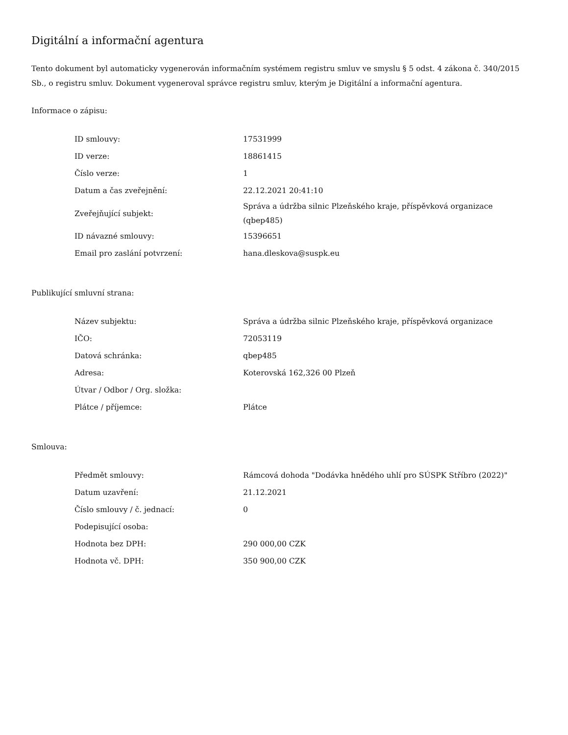Digitální a informační agentura
Tento dokument byl automaticky vygenerován informačním systémem registru smluv ve smyslu § 5 odst. 4 zákona č. 340/2015 Sb., o registru smluv. Dokument vygeneroval správce registru smluv, kterým je Digitální a informační agentura.
Informace o zápisu:
| ID smlouvy: | 17531999 |
| ID verze: | 18861415 |
| Číslo verze: | 1 |
| Datum a čas zveřejnění: | 22.12.2021 20:41:10 |
| Zveřejňující subjekt: | Správa a údržba silnic Plzeňského kraje, příspěvková organizace (qbep485) |
| ID návazné smlouvy: | 15396651 |
| Email pro zaslání potvrzení: | hana.dleskova@suspk.eu |
Publikující smluvní strana:
| Název subjektu: | Správa a údržba silnic Plzeňského kraje, příspěvková organizace |
| IČO: | 72053119 |
| Datová schránka: | qbep485 |
| Adresa: | Koterovská 162,326 00 Plzeň |
| Útvar / Odbor / Org. složka: | |
| Plátce / příjemce: | Plátce |
Smlouva:
| Předmět smlouvy: | Rámcová dohoda "Dodávka hnědého uhlí pro SÚSPK Stříbro (2022)" |
| Datum uzavření: | 21.12.2021 |
| Číslo smlouvy / č. jednací: | 0 |
| Podepisující osoba: | |
| Hodnota bez DPH: | 290 000,00 CZK |
| Hodnota vč. DPH: | 350 900,00 CZK |